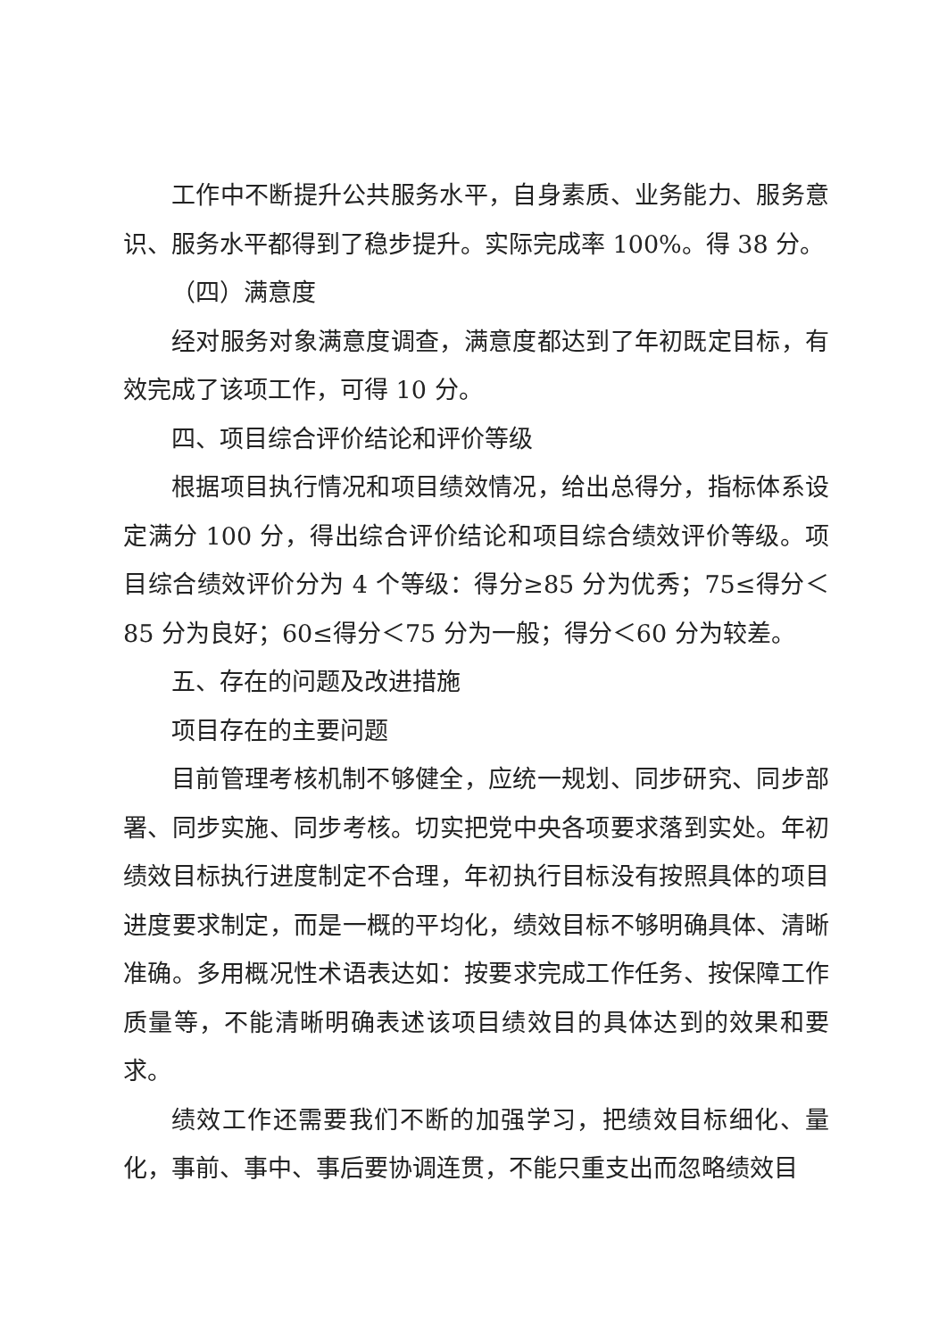工作中不断提升公共服务水平，自身素质、业务能力、服务意识、服务水平都得到了稳步提升。实际完成率 100%。得 38 分。
（四）满意度
经对服务对象满意度调查，满意度都达到了年初既定目标，有效完成了该项工作，可得 10 分。
四、项目综合评价结论和评价等级
根据项目执行情况和项目绩效情况，给出总得分，指标体系设定满分 100 分，得出综合评价结论和项目综合绩效评价等级。项目综合绩效评价分为 4 个等级：得分≥85 分为优秀；75≤得分＜85 分为良好；60≤得分＜75 分为一般；得分＜60 分为较差。
五、存在的问题及改进措施
项目存在的主要问题
目前管理考核机制不够健全，应统一规划、同步研究、同步部署、同步实施、同步考核。切实把党中央各项要求落到实处。年初绩效目标执行进度制定不合理，年初执行目标没有按照具体的项目进度要求制定，而是一概的平均化，绩效目标不够明确具体、清晰准确。多用概况性术语表达如：按要求完成工作任务、按保障工作质量等，不能清晰明确表述该项目绩效目的具体达到的效果和要求。
绩效工作还需要我们不断的加强学习，把绩效目标细化、量化，事前、事中、事后要协调连贯，不能只重支出而忽略绩效目